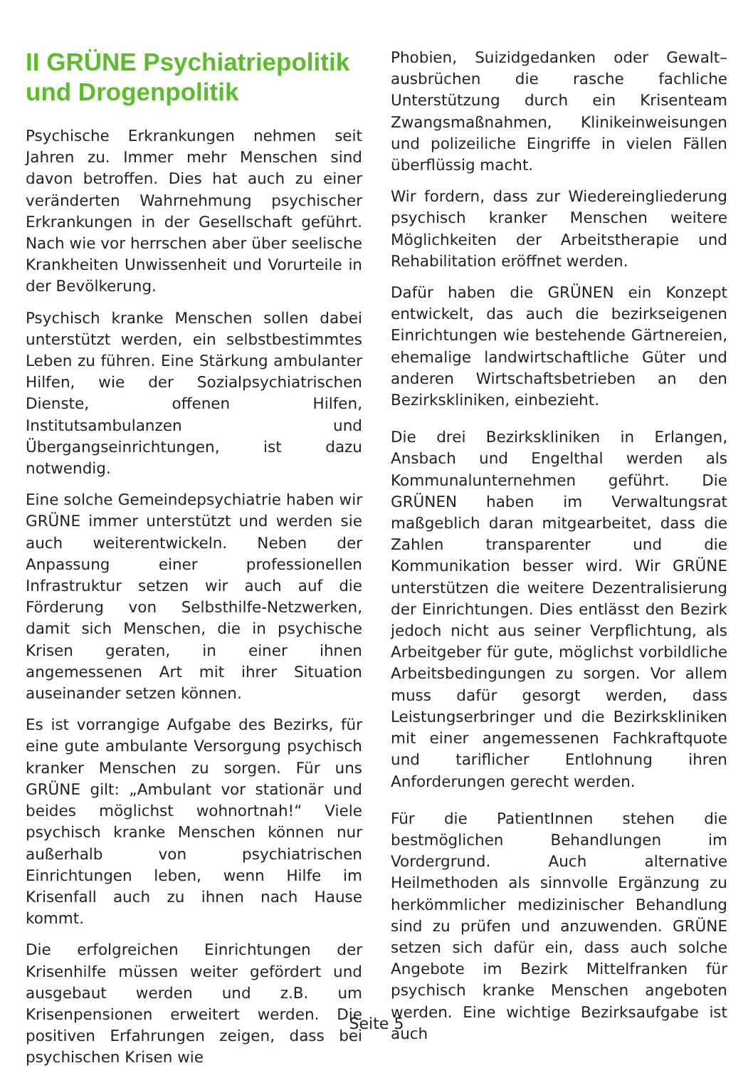II GRÜNE Psychiatriepolitik und Drogenpolitik
Psychische Erkrankungen nehmen seit Jahren zu. Immer mehr Menschen sind davon betroffen. Dies hat auch zu einer veränderten Wahrnehmung psychischer Erkrankungen in der Gesellschaft geführt. Nach wie vor herrschen aber über seelische Krankheiten Unwissenheit und Vorurteile in der Bevölkerung.
Psychisch kranke Menschen sollen dabei unterstützt werden, ein selbstbestimmtes Leben zu führen. Eine Stärkung ambulanter Hilfen, wie der Sozialpsychiatrischen Dienste, offenen Hilfen, Institutsambulanzen und Übergangseinrichtungen, ist dazu notwendig.
Eine solche Gemeindepsychiatrie haben wir GRÜNE immer unterstützt und werden sie auch weiterentwickeln. Neben der Anpassung einer professionellen Infrastruktur setzen wir auch auf die Förderung von Selbsthilfe-Netzwerken, damit sich Menschen, die in psychische Krisen geraten, in einer ihnen angemessenen Art mit ihrer Situation auseinander setzen können.
Es ist vorrangige Aufgabe des Bezirks, für eine gute ambulante Versorgung psychisch kranker Menschen zu sorgen. Für uns GRÜNE gilt: „Ambulant vor stationär und beides möglichst wohnortnah!“ Viele psychisch kranke Menschen können nur außerhalb von psychiatrischen Einrichtungen leben, wenn Hilfe im Krisenfall auch zu ihnen nach Hause kommt.
Die erfolgreichen Einrichtungen der Krisenhilfe müssen weiter gefördert und ausgebaut werden und z.B. um Krisenpensionen erweitert werden. Die positiven Erfahrungen zeigen, dass bei psychischen Krisen wie
Phobien, Suizidgedanken oder Gewalt–ausbrüchen die rasche fachliche Unterstützung durch ein Krisenteam Zwangsmaßnahmen, Klinikeinweisungen und polizeiliche Eingriffe in vielen Fällen überflüssig macht.
Wir fordern, dass zur Wiedereingliederung psychisch kranker Menschen weitere Möglichkeiten der Arbeitstherapie und Rehabilitation eröffnet werden.
Dafür haben die GRÜNEN ein Konzept entwickelt, das auch die bezirkseigenen Einrichtungen wie bestehende Gärtnereien, ehemalige landwirtschaftliche Güter und anderen Wirtschaftsbetrieben an den Bezirkskliniken, einbezieht.
Die drei Bezirkskliniken in Erlangen, Ansbach und Engelthal werden als Kommunalunternehmen geführt. Die GRÜNEN haben im Verwaltungsrat maßgeblich daran mitgearbeitet, dass die Zahlen transparenter und die Kommunikation besser wird. Wir GRÜNE unterstützen die weitere Dezentralisierung der Einrichtungen. Dies entlässt den Bezirk jedoch nicht aus seiner Verpflichtung, als Arbeitgeber für gute, möglichst vorbildliche Arbeitsbedingungen zu sorgen. Vor allem muss dafür gesorgt werden, dass Leistungserbringer und die Bezirkskliniken mit einer angemessenen Fachkraftquote und tariflicher Entlohnung ihren Anforderungen gerecht werden.
Für die PatientInnen stehen die bestmöglichen Behandlungen im Vordergrund. Auch alternative Heilmethoden als sinnvolle Ergänzung zu herkömmlicher medizinischer Behandlung sind zu prüfen und anzuwenden. GRÜNE setzen sich dafür ein, dass auch solche Angebote im Bezirk Mittelfranken für psychisch kranke Menschen angeboten werden. Eine wichtige Bezirksaufgabe ist auch
Seite 5